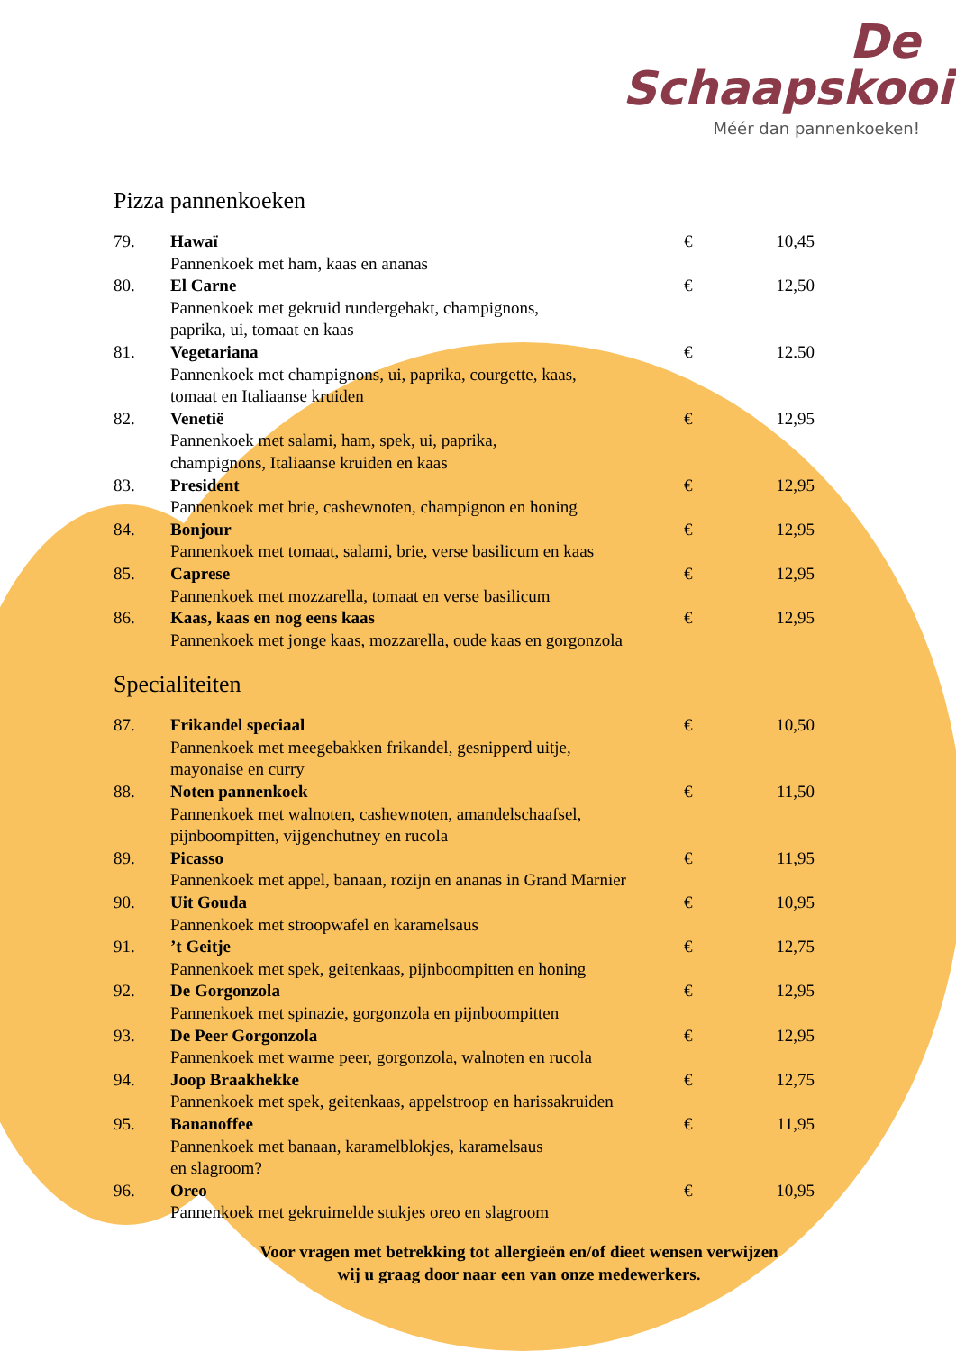De
Schaapskooi
Méér dan pannenkoeken!
Pizza pannenkoeken
| 79. | Hawaï Pannenkoek met ham, kaas en ananas | € | 10,45 |
| 80. | El Carne Pannenkoek met gekruid rundergehakt, champignons, paprika, ui, tomaat en kaas | € | 12,50 |
| 81. | Vegetariana Pannenkoek met champignons, ui, paprika, courgette, kaas, tomaat en Italiaanse kruiden | € | 12.50 |
| 82. | Venetië Pannenkoek met salami, ham, spek, ui, paprika, champignons, Italiaanse kruiden en kaas | € | 12,95 |
| 83. | President Pannenkoek met brie, cashewnoten, champignon en honing | € | 12,95 |
| 84. | Bonjour Pannenkoek met tomaat, salami, brie, verse basilicum en kaas | € | 12,95 |
| 85. | Caprese Pannenkoek met mozzarella, tomaat en verse basilicum | € | 12,95 |
| 86. | Kaas, kaas en nog eens kaas Pannenkoek met jonge kaas, mozzarella, oude kaas en gorgonzola | € | 12,95 |
Specialiteiten
| 87. | Frikandel speciaal Pannenkoek met meegebakken frikandel, gesnipperd uitje, mayonaise en curry | € | 10,50 |
| 88. | Noten pannenkoek Pannenkoek met walnoten, cashewnoten, amandelschaafsel, pijnboompitten, vijgenchutney en rucola | € | 11,50 |
| 89. | Picasso Pannenkoek met appel, banaan, rozijn en ananas in Grand Marnier | € | 11,95 |
| 90. | Uit Gouda Pannenkoek met stroopwafel en karamelsaus | € | 10,95 |
| 91. | ’t Geitje Pannenkoek met spek, geitenkaas, pijnboompitten en honing | € | 12,75 |
| 92. | De Gorgonzola Pannenkoek met spinazie, gorgonzola en pijnboompitten | € | 12,95 |
| 93. | De Peer Gorgonzola Pannenkoek met warme peer, gorgonzola, walnoten en rucola | € | 12,95 |
| 94. | Joop Braakhekke Pannenkoek met spek, geitenkaas, appelstroop en harissakruiden | € | 12,75 |
| 95. | Bananoffee Pannenkoek met banaan, karamelblokjes, karamelsaus en slagroom? | € | 11,95 |
| 96. | Oreo Pannenkoek met gekruimelde stukjes oreo en slagroom | € | 10,95 |
Voor vragen met betrekking tot allergieën en/of dieet wensen verwijzen
wij u graag door naar een van onze medewerkers.